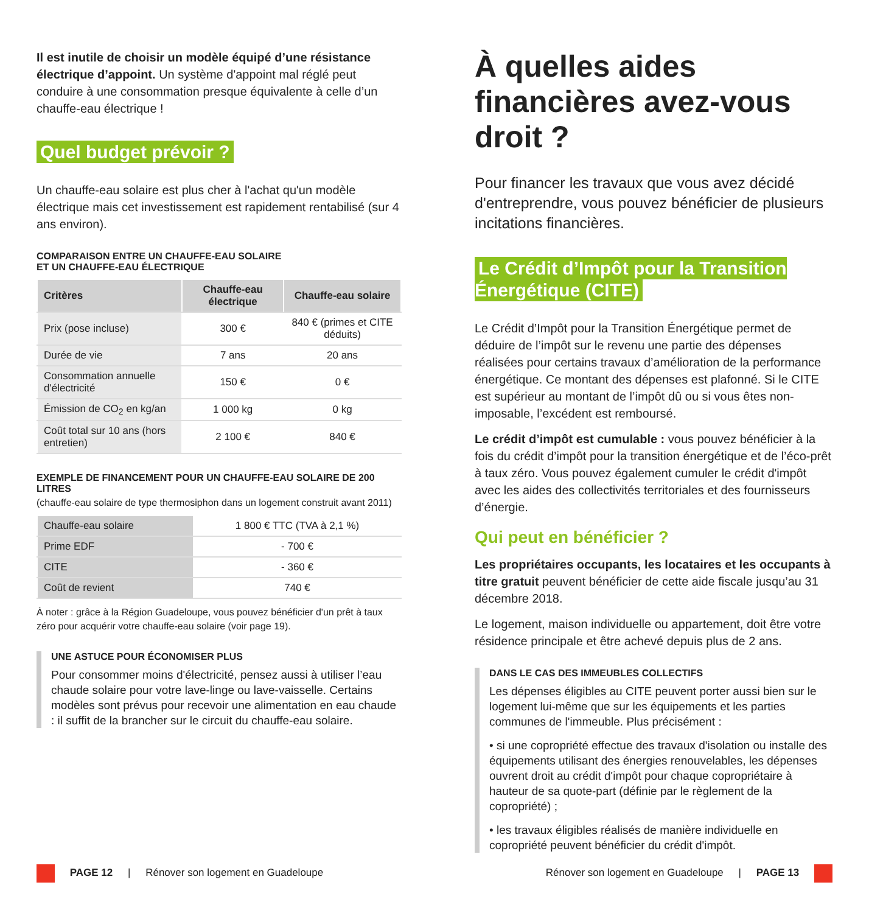Il est inutile de choisir un modèle équipé d’une résistance électrique d’appoint. Un système d'appoint mal réglé peut conduire à une consommation presque équivalente à celle d’un chauffe-eau électrique !
Quel budget prévoir ?
Un chauffe-eau solaire est plus cher à l'achat qu'un modèle électrique mais cet investissement est rapidement rentabilisé (sur 4 ans environ).
COMPARAISON ENTRE UN CHAUFFE-EAU SOLAIRE
ET UN CHAUFFE-EAU ÉLECTRIQUE
| Critères | Chauffe-eau électrique | Chauffe-eau solaire |
| --- | --- | --- |
| Prix (pose incluse) | 300 € | 840 € (primes et CITE déduits) |
| Durée de vie | 7 ans | 20 ans |
| Consommation annuelle d'électricité | 150 € | 0 € |
| Émission de CO<sub>2</sub> en kg/an | 1 000 kg | 0 kg |
| Coût total sur 10 ans (hors entretien) | 2 100 € | 840 € |
EXEMPLE DE FINANCEMENT POUR UN CHAUFFE-EAU SOLAIRE DE 200 LITRES
(chauffe-eau solaire de type thermosiphon dans un logement construit avant 2011)
| Chauffe-eau solaire | 1 800 € TTC (TVA à 2,1 %) |
| Prime EDF | - 700 € |
| CITE | - 360 € |
| Coût de revient | 740 € |
À noter : grâce à la Région Guadeloupe, vous pouvez bénéficier d'un prêt à taux zéro pour acquérir votre chauffe-eau solaire (voir page 19).
UNE ASTUCE POUR ÉCONOMISER PLUS
Pour consommer moins d'électricité, pensez aussi à utiliser l’eau chaude solaire pour votre lave-linge ou lave-vaisselle. Certains modèles sont prévus pour recevoir une alimentation en eau chaude : il suffit de la brancher sur le circuit du chauffe-eau solaire.
À quelles aides financières avez-vous droit ?
Pour financer les travaux que vous avez décidé d'entreprendre, vous pouvez bénéficier de plusieurs incitations financières.
Le Crédit d’Impôt pour la Transition Énergétique (CITE)
Le Crédit d’Impôt pour la Transition Énergétique permet de déduire de l’impôt sur le revenu une partie des dépenses réalisées pour certains travaux d’amélioration de la performance énergétique. Ce montant des dépenses est plafonné. Si le CITE est supérieur au montant de l’impôt dû ou si vous êtes non-imposable, l’excédent est remboursé.
Le crédit d’impôt est cumulable : vous pouvez bénéficier à la fois du crédit d’impôt pour la transition énergétique et de l’éco-prêt à taux zéro. Vous pouvez également cumuler le crédit d'impôt avec les aides des collectivités territoriales et des fournisseurs d’énergie.
Qui peut en bénéficier ?
Les propriétaires occupants, les locataires et les occupants à titre gratuit peuvent bénéficier de cette aide fiscale jusqu’au 31 décembre 2018.
Le logement, maison individuelle ou appartement, doit être votre résidence principale et être achevé depuis plus de 2 ans.
DANS LE CAS DES IMMEUBLES COLLECTIFS
Les dépenses éligibles au CITE peuvent porter aussi bien sur le logement lui-même que sur les équipements et les parties communes de l'immeuble. Plus précisément :
• si une copropriété effectue des travaux d'isolation ou installe des équipements utilisant des énergies renouvelables, les dépenses ouvrent droit au crédit d'impôt pour chaque copropriétaire à hauteur de sa quote-part (définie par le règlement de la copropriété) ;
• les travaux éligibles réalisés de manière individuelle en copropriété peuvent bénéficier du crédit d'impôt.
PAGE 12 | Rénover son logement en Guadeloupe
Rénover son logement en Guadeloupe | PAGE 13